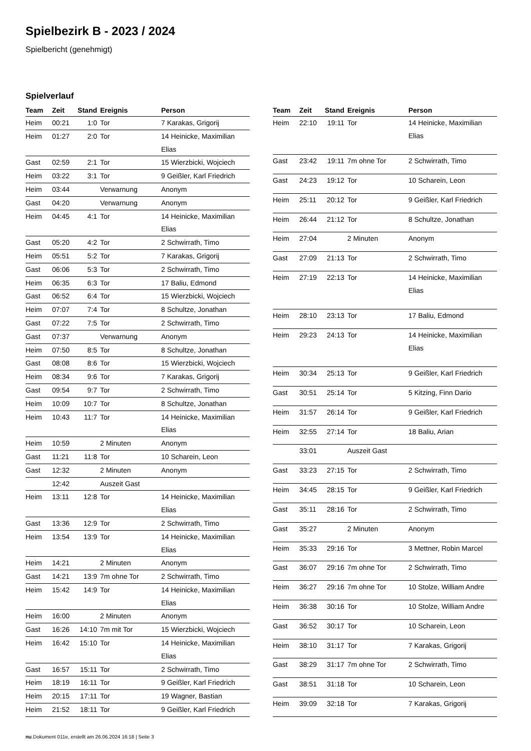Spielbezirk B - 2023 / 2024
Spielbericht (genehmigt)
Spielverlauf
| Team | Zeit | Stand | Ereignis | Person |
| --- | --- | --- | --- | --- |
| Heim | 00:21 | 1:0 | Tor | 7 Karakas, Grigorij |
| Heim | 01:27 | 2:0 | Tor | 14 Heinicke, Maximilian Elias |
| Gast | 02:59 | 2:1 | Tor | 15 Wierzbicki, Wojciech |
| Heim | 03:22 | 3:1 | Tor | 9 Geißler, Karl Friedrich |
| Heim | 03:44 | | Verwarnung | Anonym |
| Gast | 04:20 | | Verwarnung | Anonym |
| Heim | 04:45 | 4:1 | Tor | 14 Heinicke, Maximilian Elias |
| Gast | 05:20 | 4:2 | Tor | 2 Schwirrath, Timo |
| Heim | 05:51 | 5:2 | Tor | 7 Karakas, Grigorij |
| Gast | 06:06 | 5:3 | Tor | 2 Schwirrath, Timo |
| Heim | 06:35 | 6:3 | Tor | 17 Baliu, Edmond |
| Gast | 06:52 | 6:4 | Tor | 15 Wierzbicki, Wojciech |
| Heim | 07:07 | 7:4 | Tor | 8 Schultze, Jonathan |
| Gast | 07:22 | 7:5 | Tor | 2 Schwirrath, Timo |
| Gast | 07:37 | | Verwarnung | Anonym |
| Heim | 07:50 | 8:5 | Tor | 8 Schultze, Jonathan |
| Gast | 08:08 | 8:6 | Tor | 15 Wierzbicki, Wojciech |
| Heim | 08:34 | 9:6 | Tor | 7 Karakas, Grigorij |
| Gast | 09:54 | 9:7 | Tor | 2 Schwirrath, Timo |
| Heim | 10:09 | 10:7 | Tor | 8 Schultze, Jonathan |
| Heim | 10:43 | 11:7 | Tor | 14 Heinicke, Maximilian Elias |
| Heim | 10:59 | | 2 Minuten | Anonym |
| Gast | 11:21 | 11:8 | Tor | 10 Scharein, Leon |
| Gast | 12:32 | | 2 Minuten | Anonym |
| | 12:42 | | Auszeit Gast | |
| Heim | 13:11 | 12:8 | Tor | 14 Heinicke, Maximilian Elias |
| Gast | 13:36 | 12:9 | Tor | 2 Schwirrath, Timo |
| Heim | 13:54 | 13:9 | Tor | 14 Heinicke, Maximilian Elias |
| Heim | 14:21 | | 2 Minuten | Anonym |
| Gast | 14:21 | 13:9 | 7m ohne Tor | 2 Schwirrath, Timo |
| Heim | 15:42 | 14:9 | Tor | 14 Heinicke, Maximilian Elias |
| Heim | 16:00 | | 2 Minuten | Anonym |
| Gast | 16:26 | 14:10 | 7m mit Tor | 15 Wierzbicki, Wojciech |
| Heim | 16:42 | 15:10 | Tor | 14 Heinicke, Maximilian Elias |
| Gast | 16:57 | 15:11 | Tor | 2 Schwirrath, Timo |
| Heim | 18:19 | 16:11 | Tor | 9 Geißler, Karl Friedrich |
| Heim | 20:15 | 17:11 | Tor | 19 Wagner, Bastian |
| Heim | 21:52 | 18:11 | Tor | 9 Geißler, Karl Friedrich |
| Team | Zeit | Stand | Ereignis | Person |
| --- | --- | --- | --- | --- |
| Heim | 22:10 | 19:11 | Tor | 14 Heinicke, Maximilian Elias |
| Gast | 23:42 | 19:11 | 7m ohne Tor | 2 Schwirrath, Timo |
| Gast | 24:23 | 19:12 | Tor | 10 Scharein, Leon |
| Heim | 25:11 | 20:12 | Tor | 9 Geißler, Karl Friedrich |
| Heim | 26:44 | 21:12 | Tor | 8 Schultze, Jonathan |
| Heim | 27:04 | | 2 Minuten | Anonym |
| Gast | 27:09 | 21:13 | Tor | 2 Schwirrath, Timo |
| Heim | 27:19 | 22:13 | Tor | 14 Heinicke, Maximilian Elias |
| Heim | 28:10 | 23:13 | Tor | 17 Baliu, Edmond |
| Heim | 29:23 | 24:13 | Tor | 14 Heinicke, Maximilian Elias |
| Heim | 30:34 | 25:13 | Tor | 9 Geißler, Karl Friedrich |
| Gast | 30:51 | 25:14 | Tor | 5 Kitzing, Finn Dario |
| Heim | 31:57 | 26:14 | Tor | 9 Geißler, Karl Friedrich |
| Heim | 32:55 | 27:14 | Tor | 18 Baliu, Arian |
| | 33:01 | | Auszeit Gast | |
| Gast | 33:23 | 27:15 | Tor | 2 Schwirrath, Timo |
| Heim | 34:45 | 28:15 | Tor | 9 Geißler, Karl Friedrich |
| Gast | 35:11 | 28:16 | Tor | 2 Schwirrath, Timo |
| Gast | 35:27 | | 2 Minuten | Anonym |
| Heim | 35:33 | 29:16 | Tor | 3 Mettner, Robin Marcel |
| Gast | 36:07 | 29:16 | 7m ohne Tor | 2 Schwirrath, Timo |
| Heim | 36:27 | 29:16 | 7m ohne Tor | 10 Stolze, William Andre |
| Heim | 36:38 | 30:16 | Tor | 10 Stolze, William Andre |
| Gast | 36:52 | 30:17 | Tor | 10 Scharein, Leon |
| Heim | 38:10 | 31:17 | Tor | 7 Karakas, Grigorij |
| Gast | 38:29 | 31:17 | 7m ohne Tor | 2 Schwirrath, Timo |
| Gast | 38:51 | 31:18 | Tor | 10 Scharein, Leon |
| Heim | 39:09 | 32:18 | Tor | 7 Karakas, Grigorij |
nu.Dokument 011e, erstellt am 26.06.2024 16:18 | Seite 3